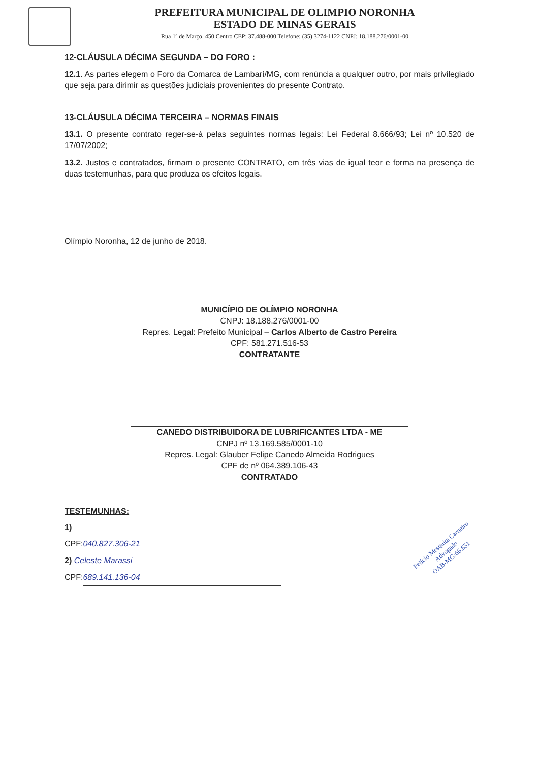PREFEITURA MUNICIPAL DE OLIMPIO NORONHA
ESTADO DE MINAS GERAIS
Rua 1º de Março, 450 Centro CEP: 37.488-000 Telefone: (35) 3274-1122 CNPJ: 18.188.276/0001-00
12-CLÁUSULA DÉCIMA SEGUNDA – DO FORO :
12.1. As partes elegem o Foro da Comarca de Lambarí/MG, com renúncia a qualquer outro, por mais privilegiado que seja para dirimir as questões judiciais provenientes do presente Contrato.
13-CLÁUSULA DÉCIMA TERCEIRA – NORMAS FINAIS
13.1. O presente contrato reger-se-á pelas seguintes normas legais: Lei Federal 8.666/93; Lei nº 10.520 de 17/07/2002;
13.2. Justos e contratados, firmam o presente CONTRATO, em três vias de igual teor e forma na presença de duas testemunhas, para que produza os efeitos legais.
Olímpio Noronha, 12 de junho de 2018.
MUNICÍPIO DE OLÍMPIO NORONHA
CNPJ: 18.188.276/0001-00
Repres. Legal: Prefeito Municipal – Carlos Alberto de Castro Pereira
CPF: 581.271.516-53
CONTRATANTE
CANEDO DISTRIBUIDORA DE LUBRIFICANTES LTDA - ME
CNPJ nº 13.169.585/0001-10
Repres. Legal: Glauber Felipe Canedo Almeida Rodrigues
CPF de nº 064.389.106-43
CONTRATADO
TESTEMUNHAS:
1)
CPF: 040.827.306-21
2) Celeste Marassi
CPF: 689.141.136-04
Felício Mesquita Carneiro
Advogado
OAB-MG:66.651